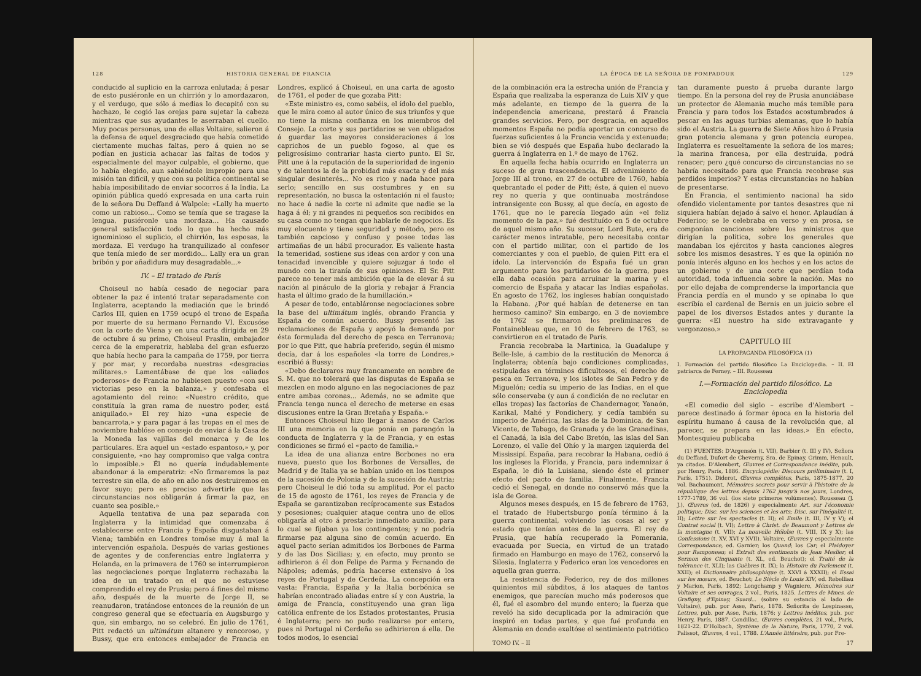128 HISTORIA GENERAL DE FRANCIA
conducido al suplicio en la carroza enlutada; á pesar de esto pusiéronle en un chirrión y lo amordazaron, y el verdugo, que sólo á medias lo decapitó con su hachazo, le cogió las orejas para sujetar la cabeza mientras que sus ayudantes le aserraban el cuello. Muy pocas personas, una de ellas Voltaire, salieron á la defensa de aquel desgraciado que había cometido ciertamente muchas faltas, pero á quien no se podían en justicia achacar las faltas de todos y especialmente del mayor culpable, el gobierno, que lo había elegido, aun sabiéndole impropio para una misión tan difícil, y que con su política continental se había imposibilitado de enviar socorros á la India. La opinión pública quedó expresada en una carta ruin de la señora Du Deffand á Walpole: «Lally ha muerto como un rabioso... Como se temía que se tragase la lengua, pusiéronle una mordaza... Ha causado general satisfacción todo lo que ha hecho más ignominioso el suplicio, el chirrión, las esposas, la mordaza. El verdugo ha tranquilizado al confesor que tenía miedo de ser mordido... Lally era un gran bribón y por añadidura muy desagradable...»
IV. – El tratado de París
Choiseul no había cesado de negociar para obtener la paz é intentó tratar separadamente con Inglaterra, aceptando la mediación que le brindó Carlos III, quien en 1759 ocupó el trono de España por muerte de su hermano Fernando VI. Excusóse con la corte de Viena y en una carta dirigida en 29 de octubre á su primo, Choiseul Praslin, embajador cerca de la emperatriz, hablaba del gran esfuerzo que había hecho para la campaña de 1759, por tierra y por mar, y recordaba nuestras «desgracias militares.» Lamentábase de que los «aliados poderosos» de Francia no hubiesen puesto «con sus victorias peso en la balanza,» y confesaba el agotamiento del reino: «Nuestro crédito, que constituía la gran rama de nuestro poder, está aniquilado.» El rey hizo «una especie de bancarrota,» y para pagar á las tropas en el mes de noviembre hablóse en consejo de enviar á la Casa de la Moneda las vajillas del monarca y de los particulares. Era aquel un «estado espantoso,» y, por consiguiente, «no hay compromiso que valga contra lo imposible.» Él no quería indudablemente abandonar á la emperatriz: «No firmaremos la paz terrestre sin ella, de año en año nos destruiremos en favor suyo; pero es preciso advertirle que las circunstancias nos obligarán á firmar la paz, en cuanto sea posible.»
Aquella tentativa de una paz separada con Inglaterra y la intimidad que comenzaba á establecerse entre Francia y España disgustaban á Viena; también en Londres tomóse muy á mal la intervención española. Después de varias gestiones de agentes y de conferencias entre Inglaterra y Holanda, en la primavera de 1760 se interrumpieron las negociaciones porque Inglaterra rechazaba la idea de un tratado en el que no estuviese comprendido el rey de Prusia; pero á fines del mismo año, después de la muerte de Jorge II, se reanudaron, tratándose entonces de la reunión de un congreso general que se efectuaría en Augsburgo y que, sin embargo, no se celebró. En julio de 1761, Pitt redactó un ultimátum altanero y rencoroso, y Bussy, que era entonces embajador de Francia en Londres, explicó á Choiseul, en una carta de agosto de 1761, el poder de que gozaba Pitt:
«Este ministro es, como sabéis, el ídolo del pueblo, que le mira como al autor único de sus triunfos y que no tiene la misma confianza en los miembros del Consejo. La corte y sus partidarios se ven obligados á guardar las mayores consideraciones á los caprichos de un pueblo fogoso, al que es peligrosísimo contrariar hasta cierto punto. El Sr. Pitt une á la reputación de la superioridad de ingenio y de talentos la de la probidad más exacta y del más singular desinterés... No es rico y nada hace para serlo; sencillo en sus costumbres y en su representación, no busca la ostentación ni el fausto; no hace á nadie la corte ni admite que nadie se la haga á él; y ni grandes ni pequeños son recibidos en su casa como no tengan que hablarle de negocios. Es muy elocuente y tiene seguridad y método, pero es también capcioso y confuso y posee todas las artimañas de un hábil procurador. Es valiente hasta la temeridad, sostiene sus ideas con ardor y con una tenacidad invencible y quiere sojuzgar á todo el mundo con la tiranía de sus opiniones. El Sr. Pitt parece no tener más ambición que la de elevar á su nación al pináculo de la gloria y rebajar á Francia hasta el último grado de la humillación.»
A pesar de todo, entabláronse negociaciones sobre la base del ultimátum inglés, obrando Francia y España de común acuerdo. Bussy presentó las reclamaciones de España y apoyó la demanda por ésta formulada del derecho de pesca en Terranova; por lo que Pitt, que habría preferido, según él mismo decía, dar á los españoles «la torre de Londres,» escribió á Bussy:
«Debo declararos muy francamente en nombre de S. M. que no tolerará que las disputas de España se mezclen en modo alguno en las negociaciones de paz entre ambas coronas... Además, no se admite que Francia tenga nunca el derecho de meterse en esas discusiones entre la Gran Bretaña y España.»
Entonces Choiseul hizo llegar á manos de Carlos III una memoria en la que ponía en parangón la conducta de Inglaterra y la de Francia, y en estas condiciones se firmó el «pacto de familia.»
La idea de una alianza entre Borbones no era nueva, puesto que los Borbones de Versalles, de Madrid y de Italia ya se habían unido en los tiempos de la sucesión de Polonia y de la sucesión de Austria; pero Choiseul le dió toda su amplitud. Por el pacto de 15 de agosto de 1761, los reyes de Francia y de España se garantizaban recíprocamente sus Estados y posesiones; cualquier ataque contra uno de ellos obligaría al otro á prestarle inmediato auxilio, para lo cual se fijaban ya los contingentes; y no podría firmarse paz alguna sino de común acuerdo. En aquel pacto serían admitidos los Borbones de Parma y de las Dos Sicilias; y, en efecto, muy pronto se adhirieron á él don Felipe de Parma y Fernando de Nápoles; además, podría hacerse extensivo á los reyes de Portugal y de Cerdeña. La concepción era vasta: Francia, España y la Italia borbónica se habrían encontrado aliadas entre sí y con Austria, la amiga de Francia, constituyendo una gran liga católica enfrente de los Estados protestantes, Prusia é Inglaterra; pero no pudo realizarse por entero, pues ni Portugal ni Cerdeña se adhirieron á ella. De todos modos, lo esencial
LA ÉPOCA DE LA SEÑORA DE POMPADOUR 129
de la combinación era la estrecha unión de Francia y España que realizaba la esperanza de Luis XIV y que más adelante, en tiempo de la guerra de la independencia americana, prestará á Francia grandes servicios. Pero, por desgracia, en aquellos momentos España no podía aportar un concurso de fuerzas suficientes á la Francia vencida y extenuada; bien se vió después que España hubo declarado la guerra á Inglaterra en 1.º de mayo de 1762.
En aquella fecha había ocurrido en Inglaterra un suceso de gran trascendencia. El advenimiento de Jorge III al trono, en 27 de octubre de 1760, había quebrantado el poder de Pitt; éste, á quien el nuevo rey no quería y que continuaba mostrándose intransigente con Bussy, al que decía, en agosto de 1761, que no le parecía llegado aún «el feliz momento de la paz,» fué destituído en 5 de octubre de aquel mismo año. Su sucesor, Lord Bute, era de carácter menos intratable, pero necesitaba contar con el partido militar, con el partido de los comerciantes y con el pueblo, de quien Pitt era el ídolo. La intervención de España fué un gran argumento para los partidarios de la guerra, pues ella daba ocasión para arruinar la marina y el comercio de España y atacar las Indias españolas. En agosto de 1762, los ingleses habían conquistado la Habana. ¿Por qué habían de detenerse en tan hermoso camino? Sin embargo, en 3 de noviembre de 1762 se firmaron los preliminares de Fontainebleau que, en 10 de febrero de 1763, se convirtieron en el tratado de París.
Francia recobraba la Martinica, la Guadalupe y Belle-Isle, á cambio de la restitución de Menorca á Inglaterra; obtenía bajo condiciones complicadas, estipuladas en términos dificultosos, el derecho de pesca en Terranova, y los islotes de San Pedro y de Miguelón; cedía su imperio de las Indias, en el que sólo conservaba (y aun á condición de no reclutar en ellas tropas) las factorías de Chandernagor, Yanaón, Karikal, Mahé y Pondichery, y cedía también su imperio de América, las islas de la Dominica, de San Vicente, de Tabago, de Granada y de las Granadinas, el Canadá, la isla del Cabo Bretón, las islas del San Lorenzo, el valle del Ohío y la margen izquierda del Mississipí. España, para recobrar la Habana, cedió á los ingleses la Florida, y Francia, para indemnizar á España, le dió la Luisiana, siendo éste el primer efecto del pacto de familia. Finalmente, Francia cedió el Senegal, en donde no conservó más que la isla de Gorea.
Algunos meses después, en 15 de febrero de 1763, el tratado de Hubertsburgo ponía término á la guerra continental, volviendo las cosas al ser y estado que tenían antes de la guerra. El rey de Prusia, que había recuperado la Pomerania, evacuada por Suecia, en virtud de un tratado firmado en Hamburgo en mayo de 1762, conservó la Silesia. Inglaterra y Federico eran los vencedores en aquella gran guerra.
La resistencia de Federico, rey de dos millones quinientos mil súbditos, á los ataques de tantos enemigos, que parecían mucho más poderosos que él, fué el asombro del mundo entero; la fuerza que reveló ha sido decuplicada por la admiración que inspiró en todas partes, y que fué profunda en Alemania en donde exaltóse el sentimiento patriótico tan duramente puesto á prueba durante largo tiempo. En la persona del rey de Prusia anunciábase un protector de Alemania mucho más temible para Francia y para todos los Estados acostumbrados á pescar en las aguas turbias alemanas, que lo había sido el Austria. La guerra de Siete Años hizo á Prusia gran potencia alemana y gran potencia europea. Inglaterra es resueltamente la señora de los mares; la marina francesa, por ella destruída, podrá renacer; pero ¿qué concurso de circunstancias no se habría necesitado para que Francia recobrase sus perdidos imperios? Y estas circunstancias no habían de presentarse.
En Francia, el sentimiento nacional ha sido ofendido violentamente por tantos desastres que ni siquiera habían dejado á salvo el honor. Aplaudían á Federico; se le celebraba en verso y en prosa, se componían canciones sobre los ministros que dirigían la política, sobre los generales que mandaban los ejércitos y hasta canciones alegres sobre los mismos desastres. Y es que la opinión no ponía interés alguno en los hechos y en los actos de un gobierno y de una corte que perdían toda autoridad, toda influencia sobre la nación. Mas no por ello dejaba de comprenderse la importancia que Francia perdía en el mundo y se opinaba lo que escribía el cardenal de Bernis en un juicio sobre el papel de los diversos Estados antes y durante la guerra: «El nuestro ha sido extravagante y vergonzoso.»
CAPITULO III
LA PROPAGANDA FILOSÓFICA (1)
I. Formación del partido filosófico La Enciclopedia. – II. El patriarca de Ferney. – III. Rousseau
I.—Formación del partido filosófico. La Enciclopedia
«El comedio del siglo – escribe d'Alembert – parece destinado á formar época en la historia del espíritu humano á causa de la revolución que, al parecer, se prepara en las ideas.» En efecto, Montesquieu publicaba
(1) FUENTES: D'Argensón (t. VII), Barbier (t. III y IV), Señora du Deffand, Dufort de Cheverny, Sra. de Epinay, Grimm, Henault, ya citados. D'Alembert, Œuvres et Correspondance inédite, pub. por Henry, París, 1886. Encyclopédie: Discours préliminaire (t. I, París, 1751). Diderot, Œuvres complètes, París, 1875-1877, 20 vol. Bachaumont, Mémoires secrets pour servir à l'histoire de la république des lettres depuis 1762 jusqu'à nos jours, Londres, 1777-1789, 36 vol. (los siete primeros volúmenes). Rousseau (J. J.), Œuvres (ed. de 1826) y especialmente Art. sur l'économie politique; Disc. sur les sciences et les arts; Disc. sur l'inégalité (t. II); Lettre sur les spectacles (t. II); el Emile (t. III, IV y V); el Contrat social (t. VI); Lettre à Christ. de Beaumont y Lettres de la montagne (t. VII); La nouvelle Héloïse (t. VIII, IX y X); las Confessions (t. XV, XVI y XVII). Voltaire, Œuvres y especialmente Correspondance, ed. Garnier; los Quand; los Car; el Plaidoyer pour Ramponeau; el Extrait des sentiments de Jean Meslier; el Sermon des Cinquante (t. XL, ed. Beuchot); el Traité de la tolérance (t. XLI); las Guèbres (t. IX); la Histoire du Parlement (t. XXII); el Dictionnaire philosophique (t. XXVI á XXXII); el Essai sur les mœurs, ed. Beuchot; Le Siècle de Louis XIV, ed. Rebelliau y Marion, París, 1892; Longchamp y Wagniere, Mémoires sur Voltaire et ses ouvrages, 2 vol., París, 1825. Lettres de Mmes. de Grafigny, d'Epinay, Suard... (sobre su estancia al lado de Voltaire), pub. por Asse, París, 1878. Señorita de Lespinasse, Lettres, pub. por Asse, París, 1876; y Lettres inédites, pub. por Henry, París, 1887. Condillac, Œuvres complètes, 21 vol., París, 1821-22. D'Holbach, Système de la Nature, París, 1770, 2 vol. Palissot, Œuvres, 4 vol., 1788. L'Année littéraire, pub. por Fre-
TOMO IV. – II 17